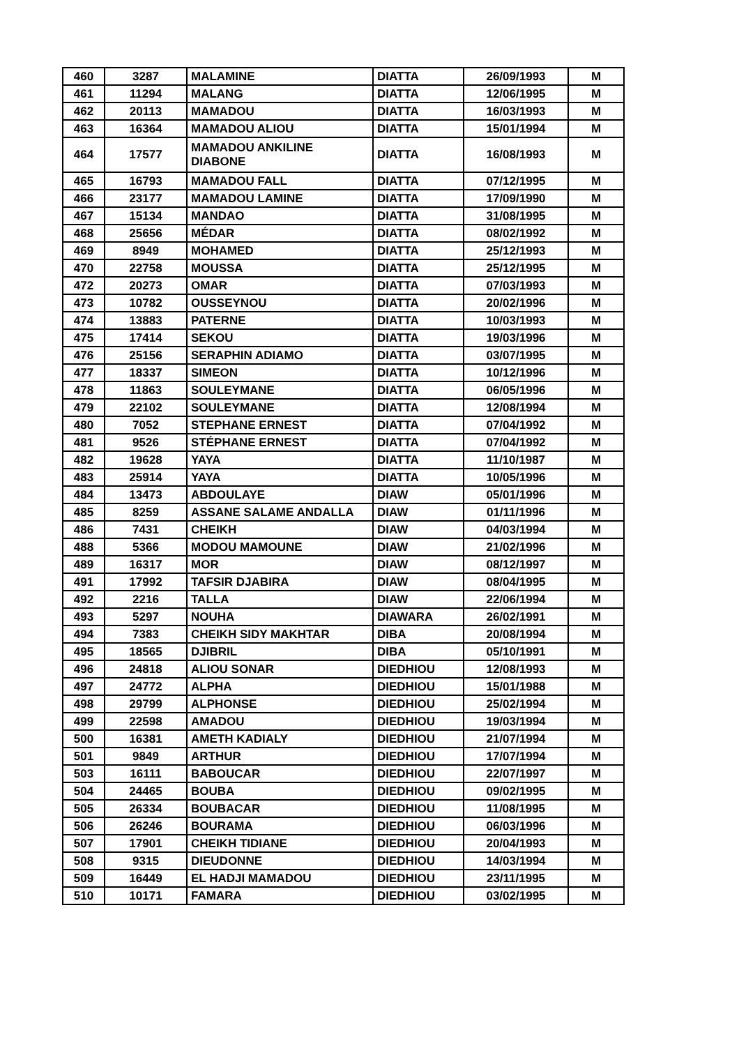| 460 | 3287 | MALAMINE | DIATTA | 26/09/1993 | M |
| 461 | 11294 | MALANG | DIATTA | 12/06/1995 | M |
| 462 | 20113 | MAMADOU | DIATTA | 16/03/1993 | M |
| 463 | 16364 | MAMADOU ALIOU | DIATTA | 15/01/1994 | M |
| 464 | 17577 | MAMADOU ANKILINE DIABONE | DIATTA | 16/08/1993 | M |
| 465 | 16793 | MAMADOU FALL | DIATTA | 07/12/1995 | M |
| 466 | 23177 | MAMADOU LAMINE | DIATTA | 17/09/1990 | M |
| 467 | 15134 | MANDAO | DIATTA | 31/08/1995 | M |
| 468 | 25656 | MÉDAR | DIATTA | 08/02/1992 | M |
| 469 | 8949 | MOHAMED | DIATTA | 25/12/1993 | M |
| 470 | 22758 | MOUSSA | DIATTA | 25/12/1995 | M |
| 472 | 20273 | OMAR | DIATTA | 07/03/1993 | M |
| 473 | 10782 | OUSSEYNOU | DIATTA | 20/02/1996 | M |
| 474 | 13883 | PATERNE | DIATTA | 10/03/1993 | M |
| 475 | 17414 | SEKOU | DIATTA | 19/03/1996 | M |
| 476 | 25156 | SERAPHIN ADIAMO | DIATTA | 03/07/1995 | M |
| 477 | 18337 | SIMEON | DIATTA | 10/12/1996 | M |
| 478 | 11863 | SOULEYMANE | DIATTA | 06/05/1996 | M |
| 479 | 22102 | SOULEYMANE | DIATTA | 12/08/1994 | M |
| 480 | 7052 | STEPHANE ERNEST | DIATTA | 07/04/1992 | M |
| 481 | 9526 | STÉPHANE ERNEST | DIATTA | 07/04/1992 | M |
| 482 | 19628 | YAYA | DIATTA | 11/10/1987 | M |
| 483 | 25914 | YAYA | DIATTA | 10/05/1996 | M |
| 484 | 13473 | ABDOULAYE | DIAW | 05/01/1996 | M |
| 485 | 8259 | ASSANE SALAME ANDALLA | DIAW | 01/11/1996 | M |
| 486 | 7431 | CHEIKH | DIAW | 04/03/1994 | M |
| 488 | 5366 | MODOU MAMOUNE | DIAW | 21/02/1996 | M |
| 489 | 16317 | MOR | DIAW | 08/12/1997 | M |
| 491 | 17992 | TAFSIR DJABIRA | DIAW | 08/04/1995 | M |
| 492 | 2216 | TALLA | DIAW | 22/06/1994 | M |
| 493 | 5297 | NOUHA | DIAWARA | 26/02/1991 | M |
| 494 | 7383 | CHEIKH SIDY MAKHTAR | DIBA | 20/08/1994 | M |
| 495 | 18565 | DJIBRIL | DIBA | 05/10/1991 | M |
| 496 | 24818 | ALIOU SONAR | DIEDHIOU | 12/08/1993 | M |
| 497 | 24772 | ALPHA | DIEDHIOU | 15/01/1988 | M |
| 498 | 29799 | ALPHONSE | DIEDHIOU | 25/02/1994 | M |
| 499 | 22598 | AMADOU | DIEDHIOU | 19/03/1994 | M |
| 500 | 16381 | AMETH KADIALY | DIEDHIOU | 21/07/1994 | M |
| 501 | 9849 | ARTHUR | DIEDHIOU | 17/07/1994 | M |
| 503 | 16111 | BABOUCAR | DIEDHIOU | 22/07/1997 | M |
| 504 | 24465 | BOUBA | DIEDHIOU | 09/02/1995 | M |
| 505 | 26334 | BOUBACAR | DIEDHIOU | 11/08/1995 | M |
| 506 | 26246 | BOURAMA | DIEDHIOU | 06/03/1996 | M |
| 507 | 17901 | CHEIKH TIDIANE | DIEDHIOU | 20/04/1993 | M |
| 508 | 9315 | DIEUDONNE | DIEDHIOU | 14/03/1994 | M |
| 509 | 16449 | EL HADJI MAMADOU | DIEDHIOU | 23/11/1995 | M |
| 510 | 10171 | FAMARA | DIEDHIOU | 03/02/1995 | M |